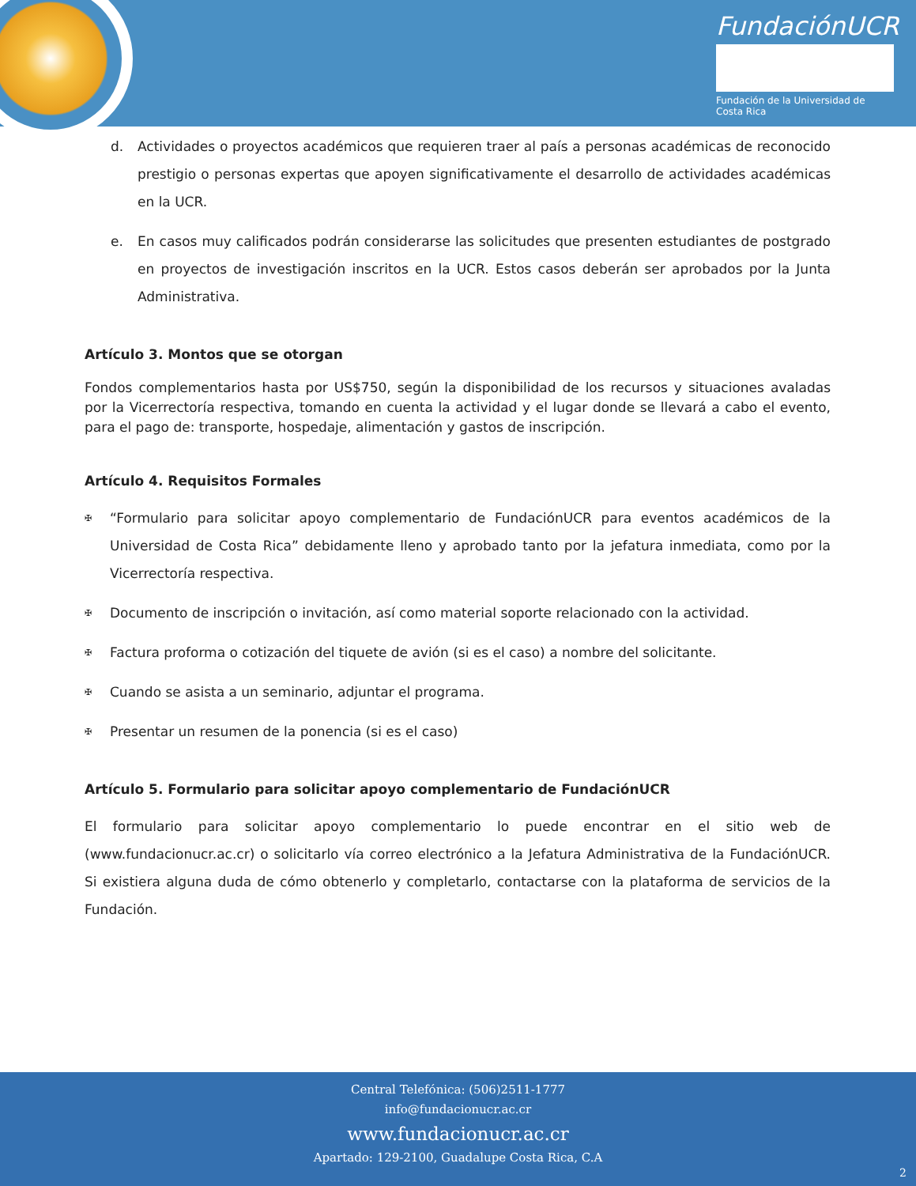FundaciónUCR
Fundación de la Universidad de Costa Rica
d. Actividades o proyectos académicos que requieren traer al país a personas académicas de reconocido prestigio o personas expertas que apoyen significativamente el desarrollo de actividades académicas en la UCR.
e. En casos muy calificados podrán considerarse las solicitudes que presenten estudiantes de postgrado en proyectos de investigación inscritos en la UCR. Estos casos deberán ser aprobados por la Junta Administrativa.
Artículo 3. Montos que se otorgan
Fondos complementarios hasta por US$750, según la disponibilidad de los recursos y situaciones avaladas por la Vicerrectoría respectiva, tomando en cuenta la actividad y el lugar donde se llevará a cabo el evento, para el pago de: transporte, hospedaje, alimentación y gastos de inscripción.
Artículo 4. Requisitos Formales
✠
“Formulario para solicitar apoyo complementario de FundaciónUCR para eventos académicos de la Universidad de Costa Rica” debidamente lleno y aprobado tanto por la jefatura inmediata, como por la Vicerrectoría respectiva.
✠
Documento de inscripción o invitación, así como material soporte relacionado con la actividad.
✠
Factura proforma o cotización del tiquete de avión (si es el caso) a nombre del solicitante.
✠
Cuando se asista a un seminario, adjuntar el programa.
✠
Presentar un resumen de la ponencia (si es el caso)
Artículo 5. Formulario para solicitar apoyo complementario de FundaciónUCR
El formulario para solicitar apoyo complementario lo puede encontrar en el sitio web de (www.fundacionucr.ac.cr) o solicitarlo vía correo electrónico a la Jefatura Administrativa de la FundaciónUCR. Si existiera alguna duda de cómo obtenerlo y completarlo, contactarse con la plataforma de servicios de la Fundación.
Central Telefónica: (506)2511-1777
info@fundacionucr.ac.cr
www.fundacionucr.ac.cr
Apartado: 129-2100, Guadalupe Costa Rica, C.A
2